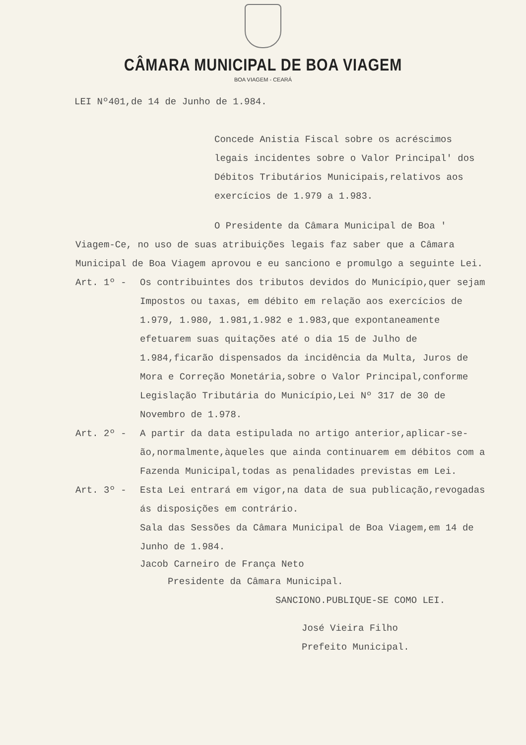CÂMARA MUNICIPAL DE BOA VIAGEM
BOA VIAGEM - CEARÁ
LEI Nº401,de 14 de Junho de 1.984.
Concede Anistia Fiscal sobre os acréscimos legais incidentes sobre o Valor Principal' dos Débitos Tributários Municipais,relativos aos exercícios de 1.979 a 1.983.
O Presidente da Câmara Municipal de Boa ' Viagem-Ce, no uso de suas atribuições legais faz saber que a Câmara Municipal de Boa Viagem aprovou e eu sanciono e promulgo a seguinte Lei.
Art. 1º - Os contribuintes dos tributos devidos do Município,quer sejam Impostos ou taxas, em débito em relação aos exercícios de 1.979, 1.980, 1.981,1.982 e 1.983,que expontaneamente efetuarem suas quitações até o dia 15 de Julho de 1.984,ficarão dispensados da incidência da Multa, Juros de Mora e Correção Monetária,sobre o Valor Principal,conforme Legislação Tributária do Município,Lei Nº 317 de 30 de Novembro de 1.978.
Art. 2º - A partir da data estipulada no artigo anterior,aplicar-se-ão,normalmente,àqueles que ainda continuarem em débitos com a Fazenda Municipal,todas as penalidades previstas em Lei.
Art. 3º - Esta Lei entrará em vigor,na data de sua publicação,revogadas ás disposições em contrário.
Sala das Sessões da Câmara Municipal de Boa Viagem,em 14 de Junho de 1.984.
Jacob Carneiro de França Neto
Presidente da Câmara Municipal.
SANCIONO.PUBLIQUE-SE COMO LEI.
José Vieira Filho
Prefeito Municipal.